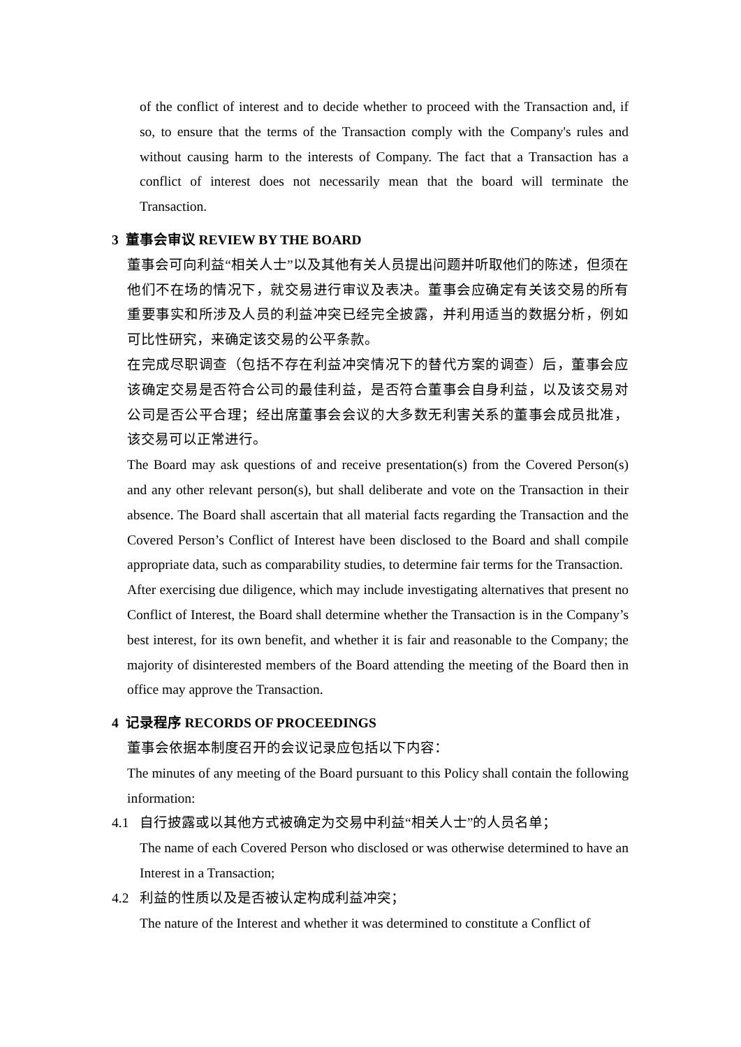of the conflict of interest and to decide whether to proceed with the Transaction and, if so, to ensure that the terms of the Transaction comply with the Company's rules and without causing harm to the interests of Company. The fact that a Transaction has a conflict of interest does not necessarily mean that the board will terminate the Transaction.
3 董事会审议 REVIEW BY THE BOARD
董事会可向利益“相关人士”以及其他有关人员提出问题并听取他们的陈述，但须在他们不在场的情况下，就交易进行审议及表决。董事会应确定有关该交易的所有重要事实和所涉及人员的利益冲突已经完全披露，并利用适当的数据分析，例如可比性研究，来确定该交易的公平条款。
在完成尽职调查（包括不存在利益冲突情况下的替代方案的调查）后，董事会应该确定交易是否符合公司的最佳利益，是否符合董事会自身利益，以及该交易对公司是否公平合理；经出席董事会会议的大多数无利害关系的董事会成员批准，该交易可以正常进行。
The Board may ask questions of and receive presentation(s) from the Covered Person(s) and any other relevant person(s), but shall deliberate and vote on the Transaction in their absence. The Board shall ascertain that all material facts regarding the Transaction and the Covered Person’s Conflict of Interest have been disclosed to the Board and shall compile appropriate data, such as comparability studies, to determine fair terms for the Transaction.
After exercising due diligence, which may include investigating alternatives that present no Conflict of Interest, the Board shall determine whether the Transaction is in the Company’s best interest, for its own benefit, and whether it is fair and reasonable to the Company; the majority of disinterested members of the Board attending the meeting of the Board then in office may approve the Transaction.
4 记录程序 RECORDS OF PROCEEDINGS
董事会依据本制度召开的会议记录应包括以下内容：
The minutes of any meeting of the Board pursuant to this Policy shall contain the following information:
4.1 自行披露或以其他方式被确定为交易中利益“相关人士”的人员名单；
The name of each Covered Person who disclosed or was otherwise determined to have an Interest in a Transaction;
4.2 利益的性质以及是否被认定构成利益冲突；
The nature of the Interest and whether it was determined to constitute a Conflict of